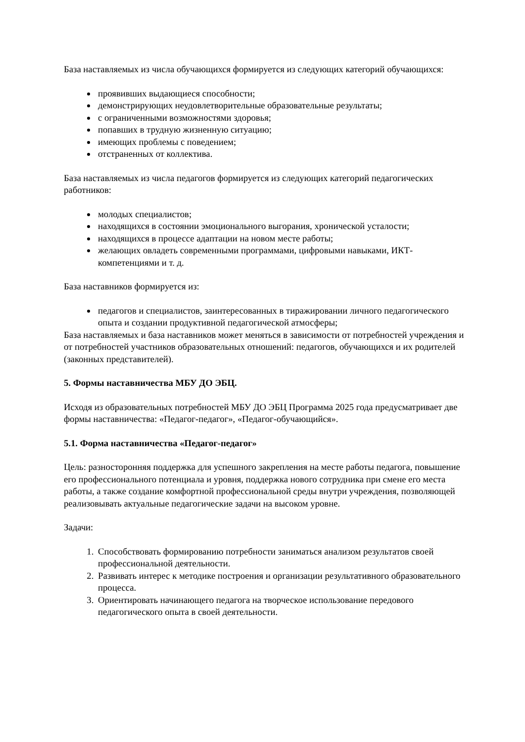База наставляемых из числа обучающихся формируется из следующих категорий обучающихся:
проявивших выдающиеся способности;
демонстрирующих неудовлетворительные образовательные результаты;
с ограниченными возможностями здоровья;
попавших в трудную жизненную ситуацию;
имеющих проблемы с поведением;
отстраненных от коллектива.
База наставляемых из числа педагогов формируется из следующих категорий педагогических работников:
молодых специалистов;
находящихся в состоянии эмоционального выгорания, хронической усталости;
находящихся в процессе адаптации на новом месте работы;
желающих овладеть современными программами, цифровыми навыками, ИКТ-компетенциями и т. д.
База наставников формируется из:
педагогов и специалистов, заинтересованных в тиражировании личного педагогического опыта и создании продуктивной педагогической атмосферы;
База наставляемых и база наставников может меняться в зависимости от потребностей учреждения и от потребностей участников образовательных отношений: педагогов, обучающихся и их родителей (законных представителей).
5. Формы наставничества МБУ ДО ЭБЦ.
Исходя из образовательных потребностей МБУ ДО ЭБЦ Программа 2025 года предусматривает две формы наставничества: «Педагог-педагог», «Педагог-обучающийся».
5.1. Форма наставничества «Педагог-педагог»
Цель: разносторонняя поддержка для успешного закрепления на месте работы педагога, повышение его профессионального потенциала и уровня, поддержка нового сотрудника при смене его места работы, а также создание комфортной профессиональной среды внутри учреждения, позволяющей реализовывать актуальные педагогические задачи на высоком уровне.
Задачи:
1. Способствовать формированию потребности заниматься анализом результатов своей профессиональной деятельности.
2. Развивать интерес к методике построения и организации результативного образовательного процесса.
3. Ориентировать начинающего педагога на творческое использование передового педагогического опыта в своей деятельности.